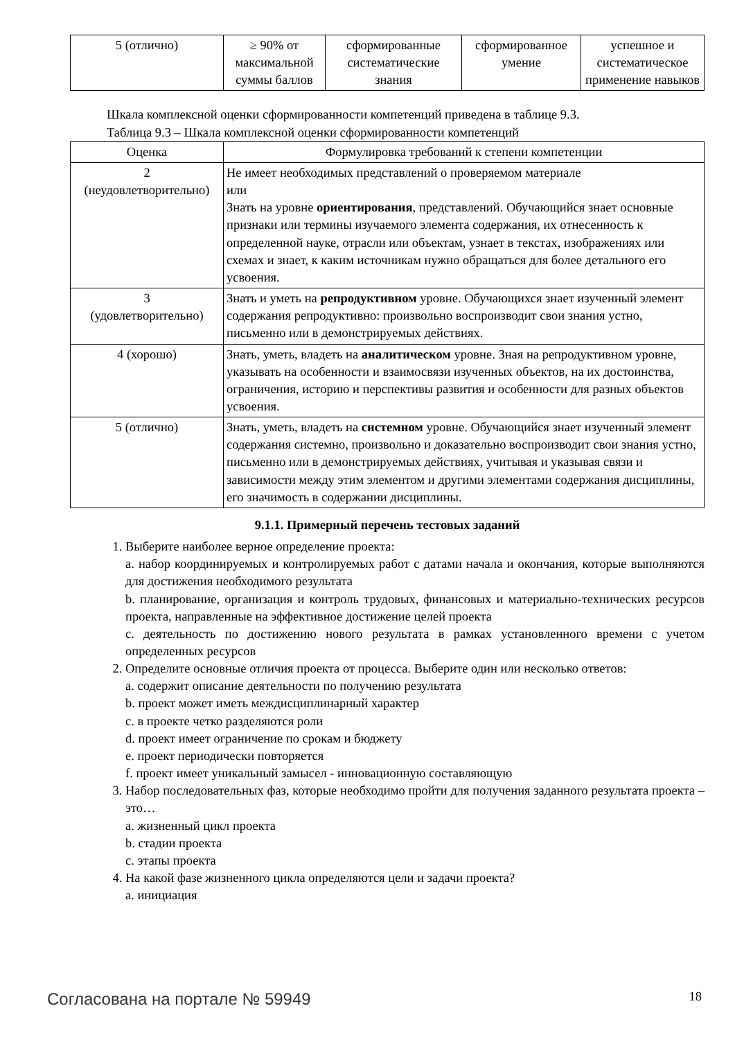| 5 (отлично) | ≥ 90% от максимальной суммы баллов | сформированные систематические знания | сформированное умение | успешное и систематическое применение навыков |
Шкала комплексной оценки сформированности компетенций приведена в таблице 9.3.
Таблица 9.3 – Шкала комплексной оценки сформированности компетенций
| Оценка | Формулировка требований к степени компетенции |
| --- | --- |
| 2 (неудовлетворительно) | Не имеет необходимых представлений о проверяемом материале или Знать на уровне ориентирования , представлений. Обучающийся знает основные признаки или термины изучаемого элемента содержания, их отнесенность к определенной науке, отрасли или объектам, узнает в текстах, изображениях или схемах и знает, к каким источникам нужно обращаться для более детального его усвоения. |
| 3 (удовлетворительно) | Знать и уметь на репродуктивном уровне. Обучающихся знает изученный элемент содержания репродуктивно: произвольно воспроизводит свои знания устно, письменно или в демонстрируемых действиях. |
| 4 (хорошо) | Знать, уметь, владеть на аналитическом уровне. Зная на репродуктивном уровне, указывать на особенности и взаимосвязи изученных объектов, на их достоинства, ограничения, историю и перспективы развития и особенности для разных объектов усвоения. |
| 5 (отлично) | Знать, уметь, владеть на системном уровне. Обучающийся знает изученный элемент содержания системно, произвольно и доказательно воспроизводит свои знания устно, письменно или в демонстрируемых действиях, учитывая и указывая связи и зависимости между этим элементом и другими элементами содержания дисциплины, его значимость в содержании дисциплины. |
9.1.1. Примерный перечень тестовых заданий
1. Выберите наиболее верное определение проекта:
a. набор координируемых и контролируемых работ с датами начала и окончания, которые выполняются для достижения необходимого результата
b. планирование, организация и контроль трудовых, финансовых и материально-технических ресурсов проекта, направленные на эффективное достижение целей проекта
c. деятельность по достижению нового результата в рамках установленного времени с учетом определенных ресурсов
2. Определите основные отличия проекта от процесса. Выберите один или несколько ответов:
a. содержит описание деятельности по получению результата
b. проект может иметь междисциплинарный характер
c. в проекте четко разделяются роли
d. проект имеет ограничение по срокам и бюджету
e. проект периодически повторяется
f. проект имеет уникальный замысел - инновационную составляющую
3. Набор последовательных фаз, которые необходимо пройти для получения заданного результата проекта – это…
a. жизненный цикл проекта
b. стадии проекта
c. этапы проекта
4. На какой фазе жизненного цикла определяются цели и задачи проекта?
a. инициация
Согласована на портале № 59949 18